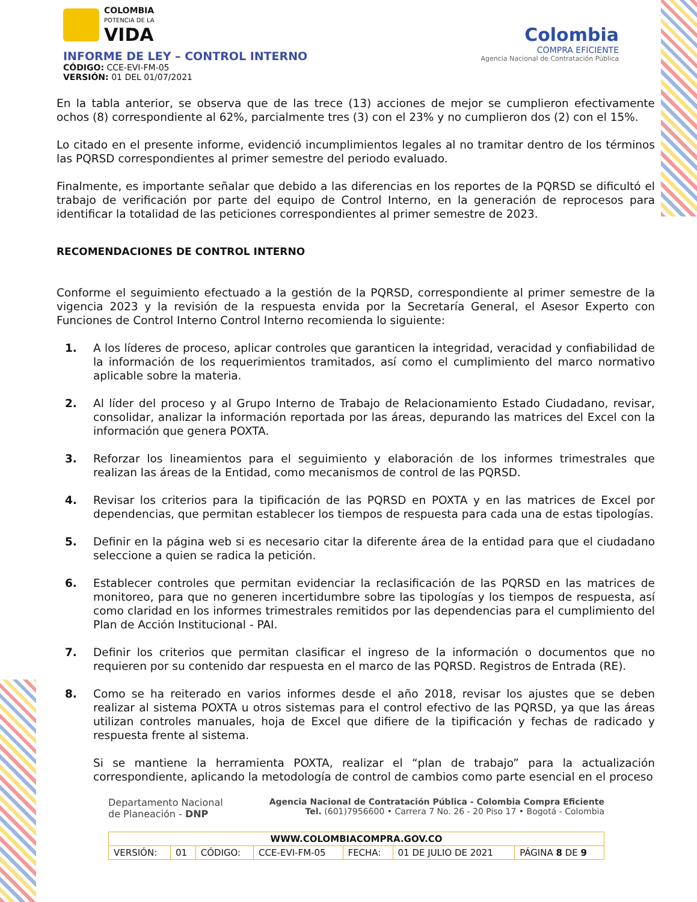COLOMBIA
POTENCIA DE LA
VIDA
INFORME DE LEY – CONTROL INTERNO
CÓDIGO: CCE-EVI-FM-05
VERSIÓN: 01 DEL 01/07/2021
Colombia
COMPRA EFICIENTE
Agencia Nacional de Contratación Pública
En la tabla anterior, se observa que de las trece (13) acciones de mejor se cumplieron efectivamente ochos (8) correspondiente al 62%, parcialmente tres (3) con el 23% y no cumplieron dos (2) con el 15%.
Lo citado en el presente informe, evidenció incumplimientos legales al no tramitar dentro de los términos las PQRSD correspondientes al primer semestre del periodo evaluado.
Finalmente, es importante señalar que debido a las diferencias en los reportes de la PQRSD se dificultó el trabajo de verificación por parte del equipo de Control Interno, en la generación de reprocesos para identificar la totalidad de las peticiones correspondientes al primer semestre de 2023.
RECOMENDACIONES DE CONTROL INTERNO
Conforme el seguimiento efectuado a la gestión de la PQRSD, correspondiente al primer semestre de la vigencia 2023 y la revisión de la respuesta envida por la Secretaría General, el Asesor Experto con Funciones de Control Interno Control Interno recomienda lo siguiente:
1. A los líderes de proceso, aplicar controles que garanticen la integridad, veracidad y confiabilidad de la información de los requerimientos tramitados, así como el cumplimiento del marco normativo aplicable sobre la materia.
2. Al líder del proceso y al Grupo Interno de Trabajo de Relacionamiento Estado Ciudadano, revisar, consolidar, analizar la información reportada por las áreas, depurando las matrices del Excel con la información que genera POXTA.
3. Reforzar los lineamientos para el seguimiento y elaboración de los informes trimestrales que realizan las áreas de la Entidad, como mecanismos de control de las PQRSD.
4. Revisar los criterios para la tipificación de las PQRSD en POXTA y en las matrices de Excel por dependencias, que permitan establecer los tiempos de respuesta para cada una de estas tipologías.
5. Definir en la página web si es necesario citar la diferente área de la entidad para que el ciudadano seleccione a quien se radica la petición.
6. Establecer controles que permitan evidenciar la reclasificación de las PQRSD en las matrices de monitoreo, para que no generen incertidumbre sobre las tipologías y los tiempos de respuesta, así como claridad en los informes trimestrales remitidos por las dependencias para el cumplimiento del Plan de Acción Institucional - PAI.
7. Definir los criterios que permitan clasificar el ingreso de la información o documentos que no requieren por su contenido dar respuesta en el marco de las PQRSD. Registros de Entrada (RE).
8. Como se ha reiterado en varios informes desde el año 2018, revisar los ajustes que se deben realizar al sistema POXTA u otros sistemas para el control efectivo de las PQRSD, ya que las áreas utilizan controles manuales, hoja de Excel que difiere de la tipificación y fechas de radicado y respuesta frente al sistema.
Si se mantiene la herramienta POXTA, realizar el “plan de trabajo” para la actualización correspondiente, aplicando la metodología de control de cambios como parte esencial en el proceso
Departamento Nacional
de Planeación - DNP
Agencia Nacional de Contratación Pública - Colombia Compra Eficiente
Tel. (601)7956600 • Carrera 7 No. 26 - 20 Piso 17 • Bogotá - Colombia
| WWW.COLOMBIACOMPRA.GOV.CO | | | | | | |
| VERSIÓN: | 01 | CÓDIGO: | CCE-EVI-FM-05 | FECHA: | 01 DE JULIO DE 2021 | PÁGINA 8 DE 9 |